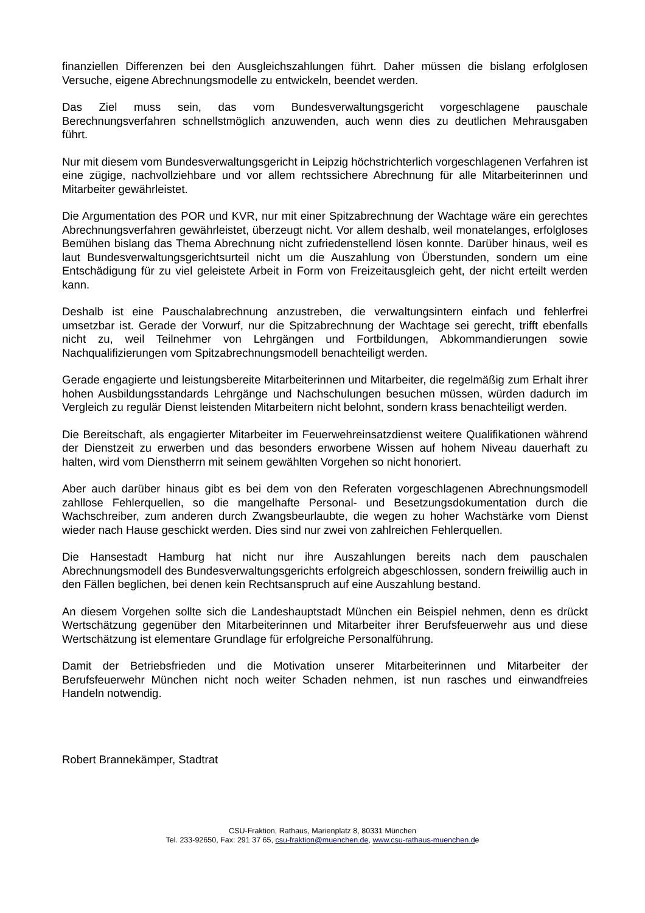finanziellen Differenzen bei den Ausgleichszahlungen führt. Daher müssen die bislang erfolglosen Versuche, eigene Abrechnungsmodelle zu entwickeln, beendet werden.
Das Ziel muss sein, das vom Bundesverwaltungsgericht vorgeschlagene pauschale Berechnungsverfahren schnellstmöglich anzuwenden, auch wenn dies zu deutlichen Mehrausgaben führt.
Nur mit diesem vom Bundesverwaltungsgericht in Leipzig höchstrichterlich vorgeschlagenen Verfahren ist eine zügige, nachvollziehbare und vor allem rechtssichere Abrechnung für alle Mitarbeiterinnen und Mitarbeiter gewährleistet.
Die Argumentation des POR und KVR, nur mit einer Spitzabrechnung der Wachtage wäre ein gerechtes Abrechnungsverfahren gewährleistet, überzeugt nicht. Vor allem deshalb, weil monatelanges, erfolgloses Bemühen bislang das Thema Abrechnung nicht zufriedenstellend lösen konnte. Darüber hinaus, weil es laut Bundesverwaltungsgerichtsurteil nicht um die Auszahlung von Überstunden, sondern um eine Entschädigung für zu viel geleistete Arbeit in Form von Freizeitausgleich geht, der nicht erteilt werden kann.
Deshalb ist eine Pauschalabrechnung anzustreben, die verwaltungsintern einfach und fehlerfrei umsetzbar ist. Gerade der Vorwurf, nur die Spitzabrechnung der Wachtage sei gerecht, trifft ebenfalls nicht zu, weil Teilnehmer von Lehrgängen und Fortbildungen, Abkommandierungen sowie Nachqualifizierungen vom Spitzabrechnungsmodell benachteiligt werden.
Gerade engagierte und leistungsbereite Mitarbeiterinnen und Mitarbeiter, die regelmäßig zum Erhalt ihrer hohen Ausbildungsstandards Lehrgänge und Nachschulungen besuchen müssen, würden dadurch im Vergleich zu regulär Dienst leistenden Mitarbeitern nicht belohnt, sondern krass benachteiligt werden.
Die Bereitschaft, als engagierter Mitarbeiter im Feuerwehreinsatzdienst weitere Qualifikationen während der Dienstzeit zu erwerben und das besonders erworbene Wissen auf hohem Niveau dauerhaft zu halten, wird vom Dienstherrn mit seinem gewählten Vorgehen so nicht honoriert.
Aber auch darüber hinaus gibt es bei dem von den Referaten vorgeschlagenen Abrechnungsmodell zahllose Fehlerquellen, so die mangelhafte Personal- und Besetzungsdokumentation durch die Wachschreiber, zum anderen durch Zwangsbeurlaubte, die wegen zu hoher Wachstärke vom Dienst wieder nach Hause geschickt werden. Dies sind nur zwei von zahlreichen Fehlerquellen.
Die Hansestadt Hamburg hat nicht nur ihre Auszahlungen bereits nach dem pauschalen Abrechnungsmodell des Bundesverwaltungsgerichts erfolgreich abgeschlossen, sondern freiwillig auch in den Fällen beglichen, bei denen kein Rechtsanspruch auf eine Auszahlung bestand.
An diesem Vorgehen sollte sich die Landeshauptstadt München ein Beispiel nehmen, denn es drückt Wertschätzung gegenüber den Mitarbeiterinnen und Mitarbeiter ihrer Berufsfeuerwehr aus und diese Wertschätzung ist elementare Grundlage für erfolgreiche Personalführung.
Damit der Betriebsfrieden und die Motivation unserer Mitarbeiterinnen und Mitarbeiter der Berufsfeuerwehr München nicht noch weiter Schaden nehmen, ist nun rasches und einwandfreies Handeln notwendig.
Robert Brannekämper, Stadtrat
CSU-Fraktion, Rathaus, Marienplatz 8, 80331 München
Tel. 233-92650, Fax: 291 37 65, csu-fraktion@muenchen.de, www.csu-rathaus-muenchen.de